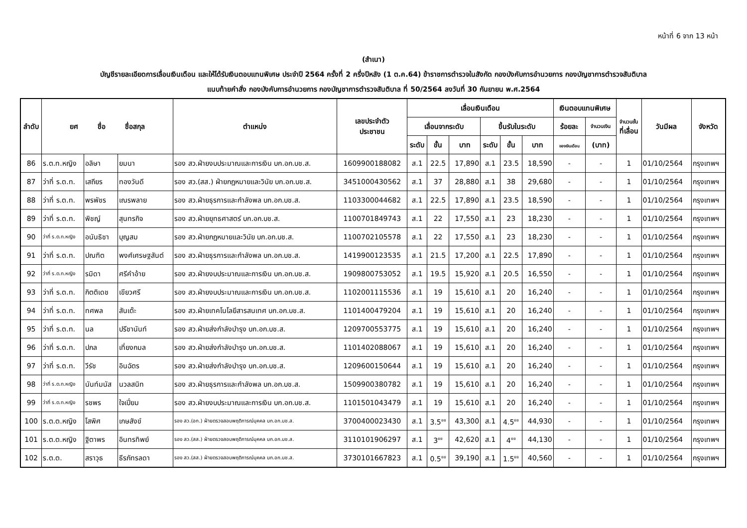หน้าที่ 6 จาก 13 หน้า
(สำเนา)
บัญชีรายละเอียดการเลื่อนเงินเดือน และให้ได้รับเงินตอบแทนพิเศษ ประจำปี 2564 ครั้งที่ 2 ครึ่งปีหลัง (1 ต.ค.64) ข้าราชการตำรวจในสังกัด กองบังคับการอำนวยการ กองบัญชาการตำรวจสันติบาล
แนบท้ายคำสั่ง กองบังคับการอำนวยการ กองบัญชาการตำรวจสันติบาล ที่ 50/2564 ลงวันที่ 30 กันยายน พ.ศ.2564
| ลำดับ | ยศ ชื่อ ชื่อสกุล | | | ตำแหน่ง | เลขประจำตัว ประชาชน | เลื่อนเงินเดือน | | | | | | เงินตอบแทนพิเศษ | | จำนวนขั้น ที่เลื่อน | วันมีผล | จังหวัด |
| --- | --- | --- | --- | --- | --- | --- | --- | --- | --- | --- | --- | --- | --- | --- | --- | --- |
| | | | | | | เลื่อนจากระดับ | | | ขึ้นรับในระดับ | | | ร้อยละ | จำนวนเงิน | | | |
| | | | | | | ระดับ | ขั้น | บาท | ระดับ | ขั้น | บาท | ของเงินเดือน | (บาท) | | | |
| 86 | ร.ต.ท.หญิง | อลิษา | ยมนา | รอง สว.ฝ่ายงบประมาณและการเงิน บก.อก.บช.ส. | 1609900188082 | ส.1 | 22.5 | 17,890 | ส.1 | 23.5 | 18,590 | - | - | 1 | 01/10/2564 | กรุงเทพฯ |
| 87 | ว่าที่ ร.ต.ท. | เสถียร | ทองวันดี | รอง สว.(สส.) ฝ่ายกฎหมายและวินัย บก.อก.บช.ส. | 3451000430562 | ส.1 | 37 | 28,880 | ส.1 | 38 | 29,680 | - | - | 1 | 01/10/2564 | กรุงเทพฯ |
| 88 | ว่าที่ ร.ต.ท. | พรพัชร | เณรพลาย | รอง สว.ฝ่ายธุรการและกำลังพล บก.อก.บช.ส. | 1103300044682 | ส.1 | 22.5 | 17,890 | ส.1 | 23.5 | 18,590 | - | - | 1 | 01/10/2564 | กรุงเทพฯ |
| 89 | ว่าที่ ร.ต.ท. | พิชญ์ | สุนทรกิจ | รอง สว.ฝ่ายยุทธศาสตร์ บก.อก.บช.ส. | 1100701849743 | ส.1 | 22 | 17,550 | ส.1 | 23 | 18,230 | - | - | 1 | 01/10/2564 | กรุงเทพฯ |
| 90 | ว่าที่ ร.ต.ท.หญิง | อนันธิชา | บุญสม | รอง สว.ฝ่ายกฎหมายและวินัย บก.อก.บช.ส. | 1100702105578 | ส.1 | 22 | 17,550 | ส.1 | 23 | 18,230 | - | - | 1 | 01/10/2564 | กรุงเทพฯ |
| 91 | ว่าที่ ร.ต.ท. | ปณฑิต | พงศ์เศรษฐสันต์ | รอง สว.ฝ่ายธุรการและกำลังพล บก.อก.บช.ส. | 1419900123535 | ส.1 | 21.5 | 17,200 | ส.1 | 22.5 | 17,890 | - | - | 1 | 01/10/2564 | กรุงเทพฯ |
| 92 | ว่าที่ ร.ต.ท.หญิง | รมิดา | ศรีคำอ้าย | รอง สว.ฝ่ายงบประมาณและการเงิน บก.อก.บช.ส. | 1909800753052 | ส.1 | 19.5 | 15,920 | ส.1 | 20.5 | 16,550 | - | - | 1 | 01/10/2564 | กรุงเทพฯ |
| 93 | ว่าที่ ร.ต.ท. | กิตติเดช | เขียวศรี | รอง สว.ฝ่ายงบประมาณและการเงิน บก.อก.บช.ส. | 1102001115536 | ส.1 | 19 | 15,610 | ส.1 | 20 | 16,240 | - | - | 1 | 01/10/2564 | กรุงเทพฯ |
| 94 | ว่าที่ ร.ต.ท. | ทศพล | สันเต๊ะ | รอง สว.ฝ่ายเทคโนโลยีสารสนเทศ บก.อก.บช.ส. | 1101400479204 | ส.1 | 19 | 15,610 | ส.1 | 20 | 16,240 | - | - | 1 | 01/10/2564 | กรุงเทพฯ |
| 95 | ว่าที่ ร.ต.ท. | นล | ปรีชานันท์ | รอง สว.ฝ่ายส่งกำลังบำรุง บก.อก.บช.ส. | 1209700553775 | ส.1 | 19 | 15,610 | ส.1 | 20 | 16,240 | - | - | 1 | 01/10/2564 | กรุงเทพฯ |
| 96 | ว่าที่ ร.ต.ท. | ปภล | เที่ยงกมล | รอง สว.ฝ่ายส่งกำลังบำรุง บก.อก.บช.ส. | 1101402088067 | ส.1 | 19 | 15,610 | ส.1 | 20 | 16,240 | - | - | 1 | 01/10/2564 | กรุงเทพฯ |
| 97 | ว่าที่ ร.ต.ท. | วีรัช | อินฉัตร | รอง สว.ฝ่ายส่งกำลังบำรุง บก.อก.บช.ส. | 1209600150644 | ส.1 | 19 | 15,610 | ส.1 | 20 | 16,240 | - | - | 1 | 01/10/2564 | กรุงเทพฯ |
| 98 | ว่าที่ ร.ต.ท.หญิง | นันท์มนัส | นวลสนิท | รอง สว.ฝ่ายธุรการและกำลังพล บก.อก.บช.ส. | 1509900380782 | ส.1 | 19 | 15,610 | ส.1 | 20 | 16,240 | - | - | 1 | 01/10/2564 | กรุงเทพฯ |
| 99 | ว่าที่ ร.ต.ท.หญิง | รชพร | ใจเปี่ยม | รอง สว.ฝ่ายงบประมาณและการเงิน บก.อก.บช.ส. | 1101501043479 | ส.1 | 19 | 15,610 | ส.1 | 20 | 16,240 | - | - | 1 | 01/10/2564 | กรุงเทพฯ |
| 100 | ร.ต.ต.หญิง | โสพิศ | เกษสังข์ | รอง สว.(อก.) ฝ่ายตรวจสอบพฤติการณ์บุคคล บก.อก.บช.ส. | 3700400023430 | ส.1 | 3.5<sup>ยย</sup> | 43,300 | ส.1 | 4.5<sup>ยย</sup> | 44,930 | - | - | 1 | 01/10/2564 | กรุงเทพฯ |
| 101 | ร.ต.ต.หญิง | ฐิตาพร | อินทรทิพย์ | รอง สว.(สส.) ฝ่ายตรวจสอบพฤติการณ์บุคคล บก.อก.บช.ส. | 3110101906297 | ส.1 | 3<sup>ยย</sup> | 42,620 | ส.1 | 4<sup>ยย</sup> | 44,130 | - | - | 1 | 01/10/2564 | กรุงเทพฯ |
| 102 | ร.ต.ต. | สราวุธ | ธีรภัทรลดา | รอง สว.(สส.) ฝ่ายตรวจสอบพฤติการณ์บุคคล บก.อก.บช.ส. | 3730101667823 | ส.1 | 0.5<sup>ยย</sup> | 39,190 | ส.1 | 1.5<sup>ยย</sup> | 40,560 | - | - | 1 | 01/10/2564 | กรุงเทพฯ |